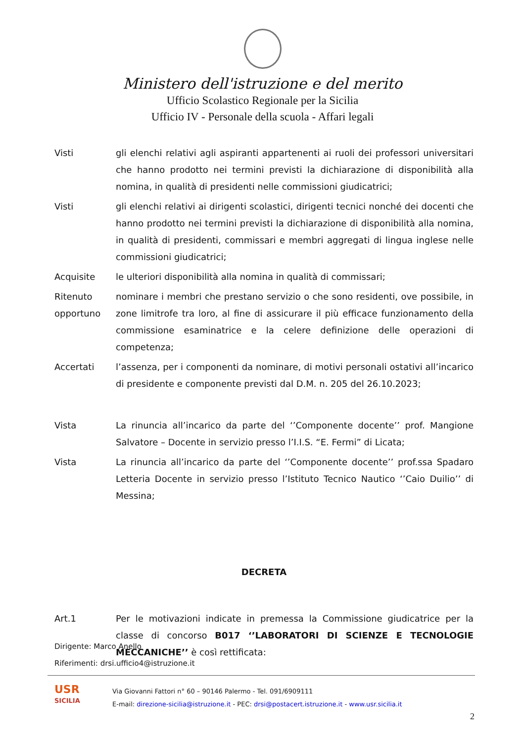Ministero dell'istruzione e del merito
Ufficio Scolastico Regionale per la Sicilia
Ufficio IV - Personale della scuola - Affari legali
Visti gli elenchi relativi agli aspiranti appartenenti ai ruoli dei professori universitari che hanno prodotto nei termini previsti la dichiarazione di disponibilità alla nomina, in qualità di presidenti nelle commissioni giudicatrici;
Visti gli elenchi relativi ai dirigenti scolastici, dirigenti tecnici nonché dei docenti che hanno prodotto nei termini previsti la dichiarazione di disponibilità alla nomina, in qualità di presidenti, commissari e membri aggregati di lingua inglese nelle commissioni giudicatrici;
Acquisite le ulteriori disponibilità alla nomina in qualità di commissari;
Ritenuto opportuno
nominare i membri che prestano servizio o che sono residenti, ove possibile, in zone limitrofe tra loro, al fine di assicurare il più efficace funzionamento della commissione esaminatrice e la celere definizione delle operazioni di competenza;
Accertati l’assenza, per i componenti da nominare, di motivi personali ostativi all’incarico di presidente e componente previsti dal D.M. n. 205 del 26.10.2023;
Vista La rinuncia all’incarico da parte del ‘’Componente docente’’ prof. Mangione Salvatore – Docente in servizio presso l’I.I.S. “E. Fermi” di Licata;
Vista La rinuncia all’incarico da parte del ‘’Componente docente’’ prof.ssa Spadaro Letteria Docente in servizio presso l’Istituto Tecnico Nautico ‘’Caio Duilio’’ di Messina;
DECRETA
Art.1 Per le motivazioni indicate in premessa la Commissione giudicatrice per la classe di concorso B017 ‘’LABORATORI DI SCIENZE E TECNOLOGIE MECCANICHE’’ è così rettificata:
Dirigente: Marco Anello
Riferimenti: drsi.ufficio4@istruzione.it
USR
SICILIA
Via Giovanni Fattori n° 60 – 90146 Palermo - Tel. 091/6909111
E-mail: direzione-sicilia@istruzione.it - PEC: drsi@postacert.istruzione.it - www.usr.sicilia.it
2